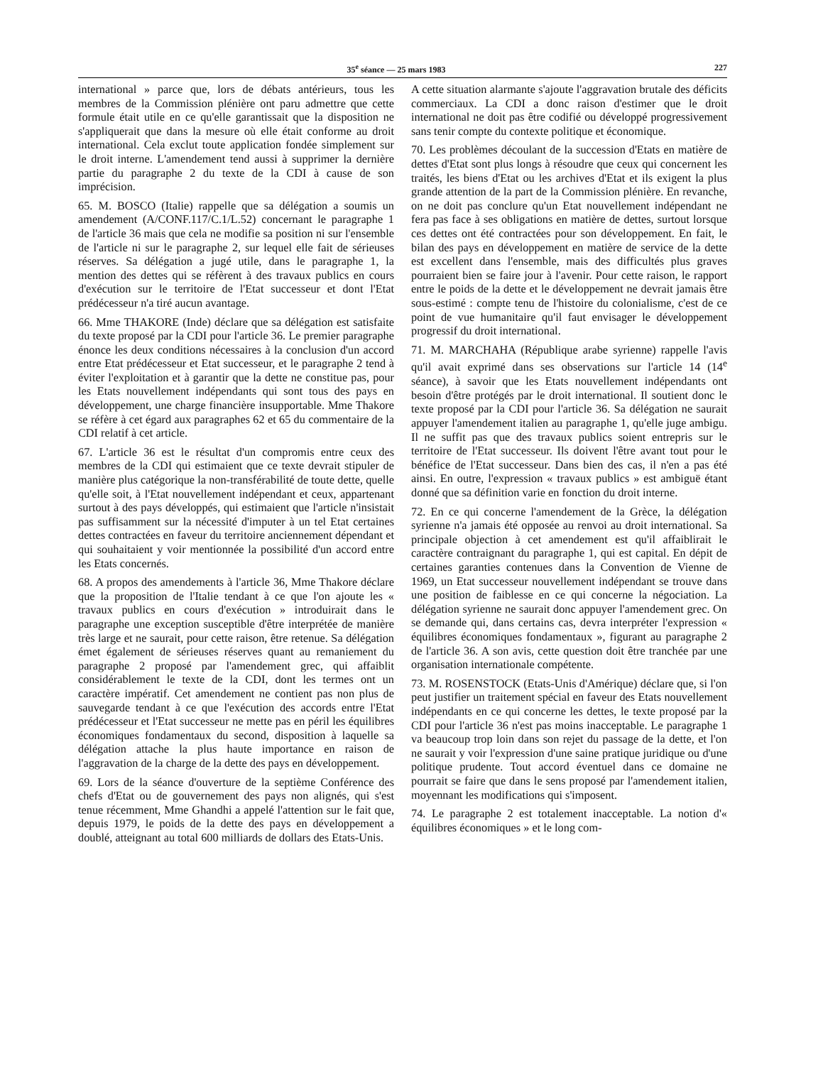35<sup>e</sup> séance — 25 mars 1983 227
international » parce que, lors de débats antérieurs, tous les membres de la Commission plénière ont paru admettre que cette formule était utile en ce qu'elle garantissait que la disposition ne s'appliquerait que dans la mesure où elle était conforme au droit international. Cela exclut toute application fondée simplement sur le droit interne. L'amendement tend aussi à supprimer la dernière partie du paragraphe 2 du texte de la CDI à cause de son imprécision.
65. M. BOSCO (Italie) rappelle que sa délégation a soumis un amendement (A/CONF.117/C.1/L.52) concernant le paragraphe 1 de l'article 36 mais que cela ne modifie sa position ni sur l'ensemble de l'article ni sur le paragraphe 2, sur lequel elle fait de sérieuses réserves. Sa délégation a jugé utile, dans le paragraphe 1, la mention des dettes qui se réfèrent à des travaux publics en cours d'exécution sur le territoire de l'Etat successeur et dont l'Etat prédécesseur n'a tiré aucun avantage.
66. Mme THAKORE (Inde) déclare que sa délégation est satisfaite du texte proposé par la CDI pour l'article 36. Le premier paragraphe énonce les deux conditions nécessaires à la conclusion d'un accord entre Etat prédécesseur et Etat successeur, et le paragraphe 2 tend à éviter l'exploitation et à garantir que la dette ne constitue pas, pour les Etats nouvellement indépendants qui sont tous des pays en développement, une charge financière insupportable. Mme Thakore se réfère à cet égard aux paragraphes 62 et 65 du commentaire de la CDI relatif à cet article.
67. L'article 36 est le résultat d'un compromis entre ceux des membres de la CDI qui estimaient que ce texte devrait stipuler de manière plus catégorique la non-transférabilité de toute dette, quelle qu'elle soit, à l'Etat nouvellement indépendant et ceux, appartenant surtout à des pays développés, qui estimaient que l'article n'insistait pas suffisamment sur la nécessité d'imputer à un tel Etat certaines dettes contractées en faveur du territoire anciennement dépendant et qui souhaitaient y voir mentionnée la possibilité d'un accord entre les Etats concernés.
68. A propos des amendements à l'article 36, Mme Thakore déclare que la proposition de l'Italie tendant à ce que l'on ajoute les « travaux publics en cours d'exécution » introduirait dans le paragraphe une exception susceptible d'être interprétée de manière très large et ne saurait, pour cette raison, être retenue. Sa délégation émet également de sérieuses réserves quant au remaniement du paragraphe 2 proposé par l'amendement grec, qui affaiblit considérablement le texte de la CDI, dont les termes ont un caractère impératif. Cet amendement ne contient pas non plus de sauvegarde tendant à ce que l'exécution des accords entre l'Etat prédécesseur et l'Etat successeur ne mette pas en péril les équilibres économiques fondamentaux du second, disposition à laquelle sa délégation attache la plus haute importance en raison de l'aggravation de la charge de la dette des pays en développement.
69. Lors de la séance d'ouverture de la septième Conférence des chefs d'Etat ou de gouvernement des pays non alignés, qui s'est tenue récemment, Mme Ghandhi a appelé l'attention sur le fait que, depuis 1979, le poids de la dette des pays en développement a doublé, atteignant au total 600 milliards de dollars des Etats-Unis.
A cette situation alarmante s'ajoute l'aggravation brutale des déficits commerciaux. La CDI a donc raison d'estimer que le droit international ne doit pas être codifié ou développé progressivement sans tenir compte du contexte politique et économique.
70. Les problèmes découlant de la succession d'Etats en matière de dettes d'Etat sont plus longs à résoudre que ceux qui concernent les traités, les biens d'Etat ou les archives d'Etat et ils exigent la plus grande attention de la part de la Commission plénière. En revanche, on ne doit pas conclure qu'un Etat nouvellement indépendant ne fera pas face à ses obligations en matière de dettes, surtout lorsque ces dettes ont été contractées pour son développement. En fait, le bilan des pays en développement en matière de service de la dette est excellent dans l'ensemble, mais des difficultés plus graves pourraient bien se faire jour à l'avenir. Pour cette raison, le rapport entre le poids de la dette et le développement ne devrait jamais être sous-estimé : compte tenu de l'histoire du colonialisme, c'est de ce point de vue humanitaire qu'il faut envisager le développement progressif du droit international.
71. M. MARCHAHA (République arabe syrienne) rappelle l'avis qu'il avait exprimé dans ses observations sur l'article 14 (14<sup>e</sup> séance), à savoir que les Etats nouvellement indépendants ont besoin d'être protégés par le droit international. Il soutient donc le texte proposé par la CDI pour l'article 36. Sa délégation ne saurait appuyer l'amendement italien au paragraphe 1, qu'elle juge ambigu. Il ne suffit pas que des travaux publics soient entrepris sur le territoire de l'Etat successeur. Ils doivent l'être avant tout pour le bénéfice de l'Etat successeur. Dans bien des cas, il n'en a pas été ainsi. En outre, l'expression « travaux publics » est ambiguë étant donné que sa définition varie en fonction du droit interne.
72. En ce qui concerne l'amendement de la Grèce, la délégation syrienne n'a jamais été opposée au renvoi au droit international. Sa principale objection à cet amendement est qu'il affaiblirait le caractère contraignant du paragraphe 1, qui est capital. En dépit de certaines garanties contenues dans la Convention de Vienne de 1969, un Etat successeur nouvellement indépendant se trouve dans une position de faiblesse en ce qui concerne la négociation. La délégation syrienne ne saurait donc appuyer l'amendement grec. On se demande qui, dans certains cas, devra interpréter l'expression « équilibres économiques fondamentaux », figurant au paragraphe 2 de l'article 36. A son avis, cette question doit être tranchée par une organisation internationale compétente.
73. M. ROSENSTOCK (Etats-Unis d'Amérique) déclare que, si l'on peut justifier un traitement spécial en faveur des Etats nouvellement indépendants en ce qui concerne les dettes, le texte proposé par la CDI pour l'article 36 n'est pas moins inacceptable. Le paragraphe 1 va beaucoup trop loin dans son rejet du passage de la dette, et l'on ne saurait y voir l'expression d'une saine pratique juridique ou d'une politique prudente. Tout accord éventuel dans ce domaine ne pourrait se faire que dans le sens proposé par l'amendement italien, moyennant les modifications qui s'imposent.
74. Le paragraphe 2 est totalement inacceptable. La notion d'« équilibres économiques » et le long com-